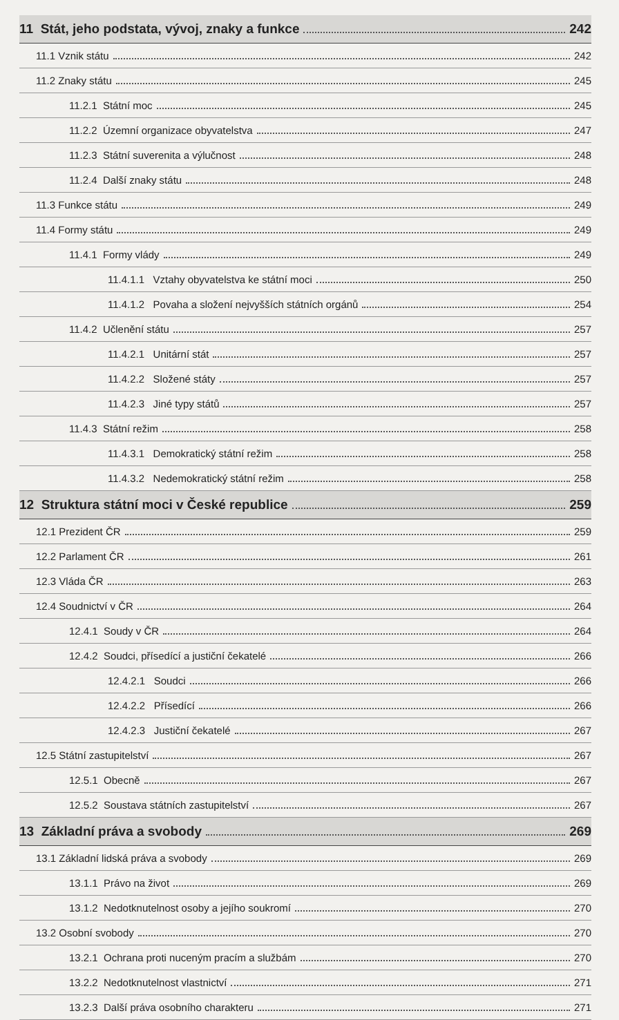11 Stát, jeho podstata, vývoj, znaky a funkce 242
11.1 Vznik státu 242
11.2 Znaky státu 245
11.2.1 Státní moc 245
11.2.2 Územní organizace obyvatelstva 247
11.2.3 Státní suverenita a výlučnost 248
11.2.4 Další znaky státu 248
11.3 Funkce státu 249
11.4 Formy státu 249
11.4.1 Formy vlády 249
11.4.1.1 Vztahy obyvatelstva ke státní moci 250
11.4.1.2 Povaha a složení nejvyšších státních orgánů 254
11.4.2 Učlenění státu 257
11.4.2.1 Unitární stát 257
11.4.2.2 Složené státy 257
11.4.2.3 Jiné typy států 257
11.4.3 Státní režim 258
11.4.3.1 Demokratický státní režim 258
11.4.3.2 Nedemokratický státní režim 258
12 Struktura státní moci v České republice 259
12.1 Prezident ČR 259
12.2 Parlament ČR 261
12.3 Vláda ČR 263
12.4 Soudnictví v ČR 264
12.4.1 Soudy v ČR 264
12.4.2 Soudci, přísedící a justiční čekatelé 266
12.4.2.1 Soudci 266
12.4.2.2 Přísedící 266
12.4.2.3 Justiční čekatelé 267
12.5 Státní zastupitelství 267
12.5.1 Obecně 267
12.5.2 Soustava státních zastupitelství 267
13 Základní práva a svobody 269
13.1 Základní lidská práva a svobody 269
13.1.1 Právo na život 269
13.1.2 Nedotknutelnost osoby a jejího soukromí 270
13.2 Osobní svobody 270
13.2.1 Ochrana proti nuceným pracím a službám 270
13.2.2 Nedotknutelnost vlastnictví 271
13.2.3 Další práva osobního charakteru 271